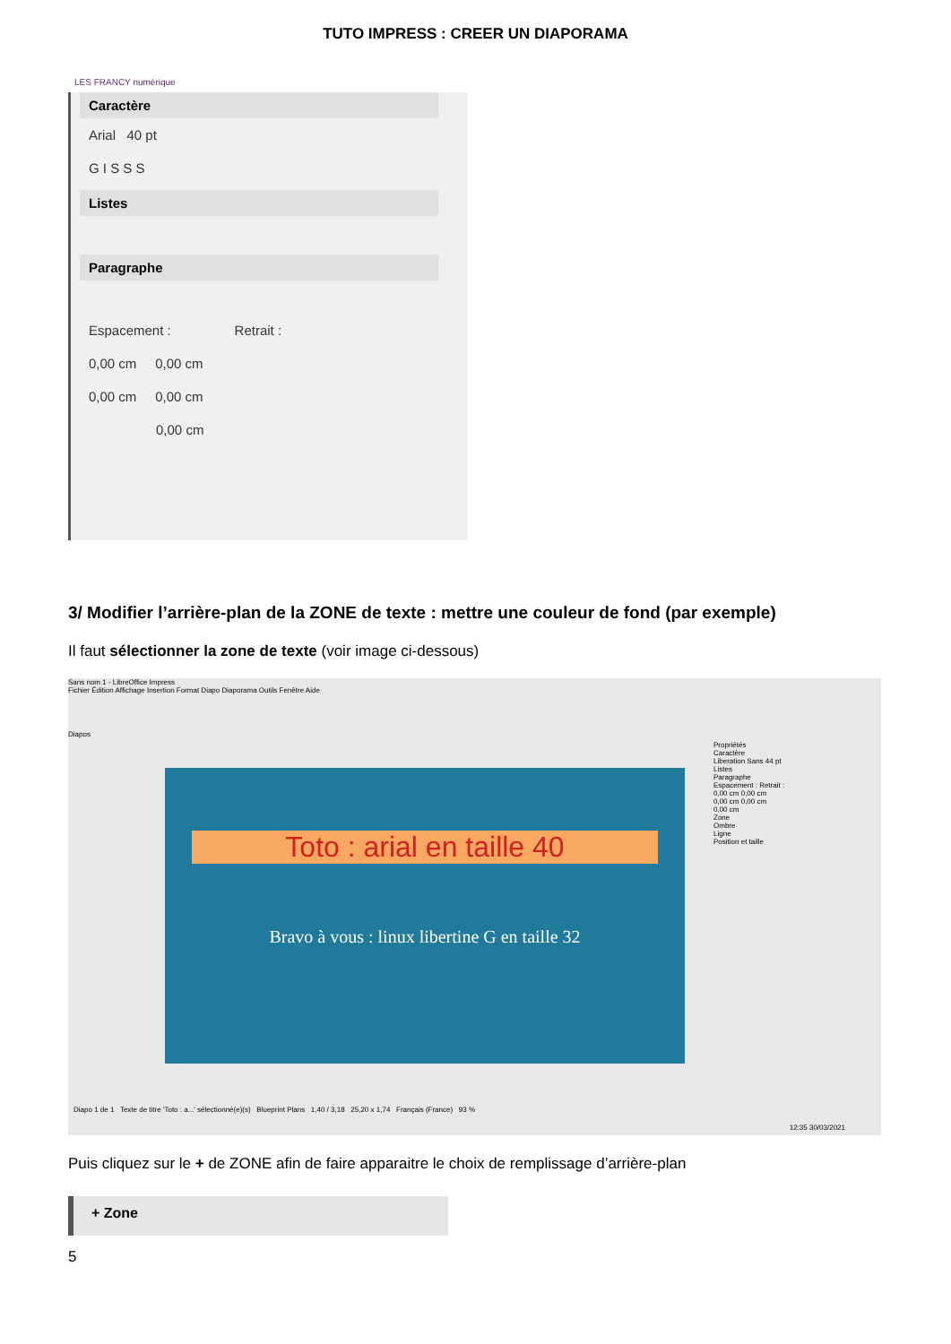TUTO IMPRESS : CREER UN DIAPORAMA
LES FRANCY numérique
Caractère
Arial 40 pt
G I S S S
Listes
Paragraphe
Espacement : Retrait :
0,00 cm 0,00 cm
0,00 cm 0,00 cm
0,00 cm
3/ Modifier l’arrière-plan de la ZONE de texte : mettre une couleur de fond (par exemple)
Il faut sélectionner la zone de texte (voir image ci-dessous)
Sans nom 1 - LibreOffice Impress
Fichier Édition Affichage Insertion Format Diapo Diaporama Outils Fenêtre Aide
Diapos
Toto : arial en taille 40
Bravo à vous : linux libertine G en taille 32
Propriétés
Caractère
Liberation Sans 44 pt
Listes
Paragraphe
Espacement : Retrait :
0,00 cm 0,00 cm
0,00 cm 0,00 cm
0,00 cm
Zone
Ombre
Ligne
Position et taille
Diapo 1 de 1 Texte de titre 'Toto : a...' sélectionné(e)(s) Blueprint Plans 1,40 / 3,18 25,20 x 1,74 Français (France) 93 %
12:35 30/03/2021
Puis cliquez sur le + de ZONE afin de faire apparaitre le choix de remplissage d’arrière-plan
+ Zone
5